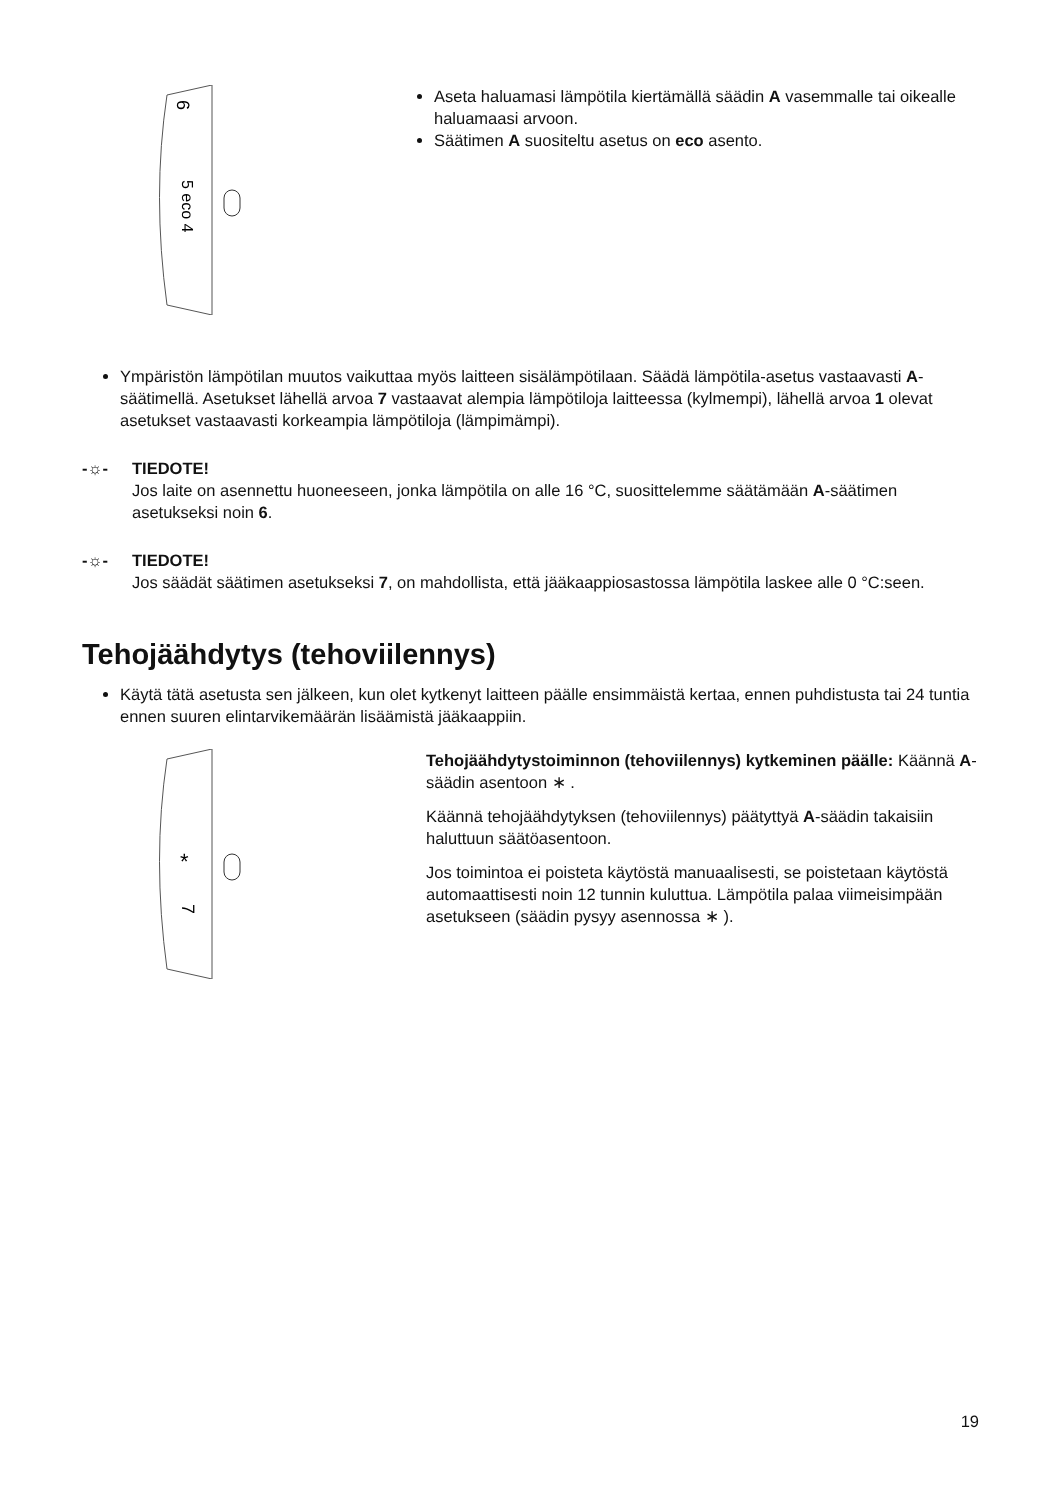6
5 eco 4
Aseta haluamasi lämpötila kiertämällä säädin A vasemmalle tai oikealle haluamaasi arvoon.
Säätimen A suositeltu asetus on eco asento.
Ympäristön lämpötilan muutos vaikuttaa myös laitteen sisälämpötilaan. Säädä lämpötila-asetus vastaavasti A-säätimellä. Asetukset lähellä arvoa 7 vastaavat alempia lämpötiloja laitteessa (kylmempi), lähellä arvoa 1 olevat asetukset vastaavasti korkeampia lämpötiloja (lämpimämpi).
-☼- TIEDOTE!
Jos laite on asennettu huoneeseen, jonka lämpötila on alle 16 °C, suosittelemme säätämään A-säätimen asetukseksi noin 6.
-☼- TIEDOTE!
Jos säädät säätimen asetukseksi 7, on mahdollista, että jääkaappiosastossa lämpötila laskee alle 0 °C:seen.
Tehojäähdytys (tehoviilennys)
Käytä tätä asetusta sen jälkeen, kun olet kytkenyt laitteen päälle ensimmäistä kertaa, ennen puhdistusta tai 24 tuntia ennen suuren elintarvikemäärän lisäämistä jääkaappiin.
*
7
Tehojäähdytystoiminnon (tehoviilennys) kytkeminen päälle: Käännä A-säädin asentoon ∗ .
Käännä tehojäähdytyksen (tehoviilennys) päätyttyä A-säädin takaisiin haluttuun säätöasentoon.
Jos toimintoa ei poisteta käytöstä manuaalisesti, se poistetaan käytöstä automaattisesti noin 12 tunnin kuluttua. Lämpötila palaa viimeisimpään asetukseen (säädin pysyy asennossa ∗ ).
19